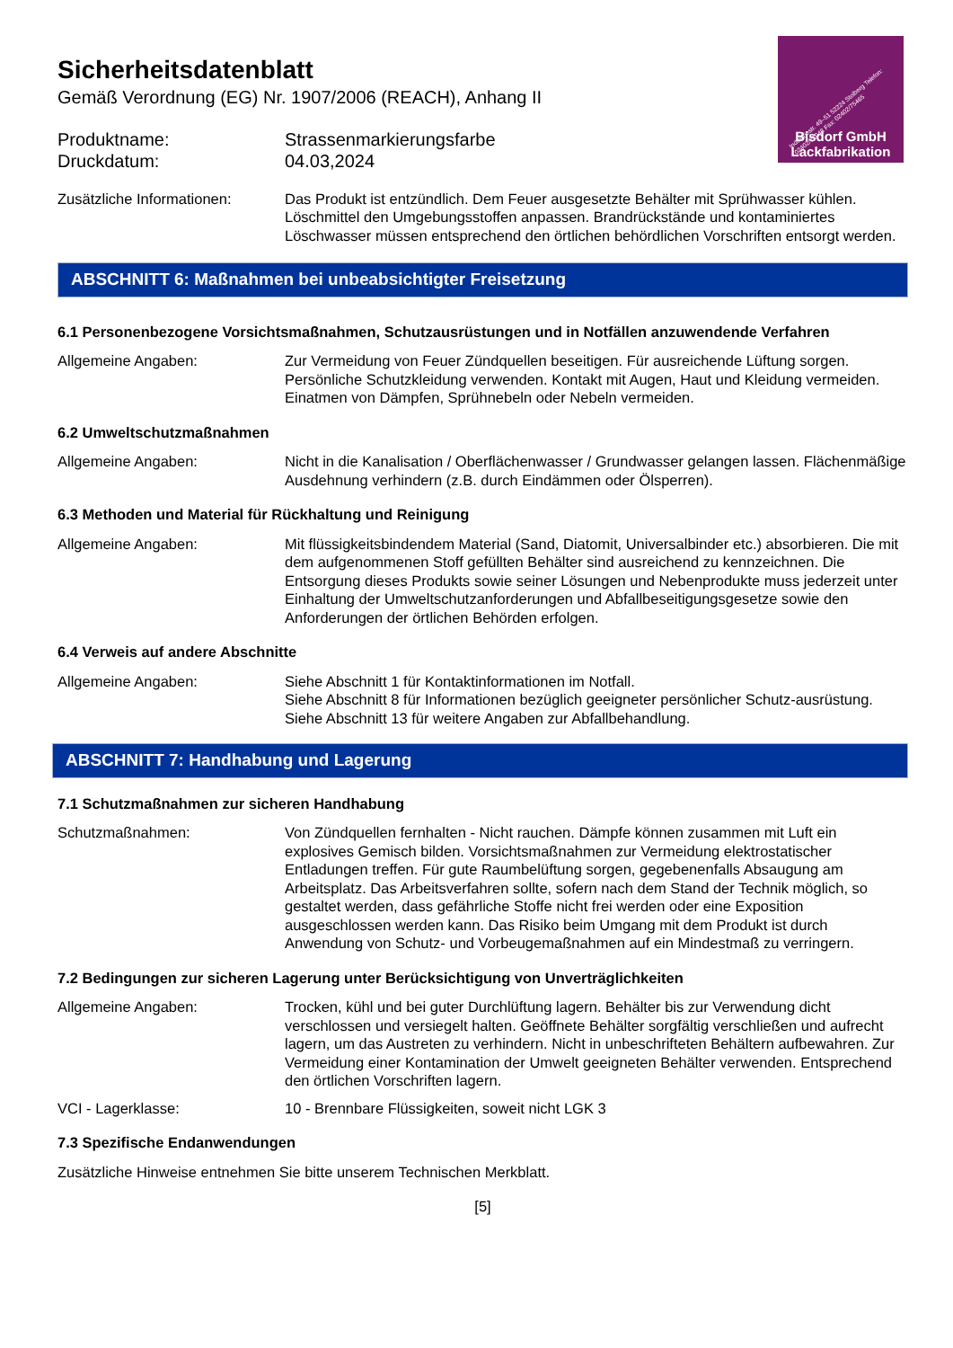Industriestr. 49–51 52224 Stolberg Telefon: 02402/71048 Fax: 02402/75465
Bisdorf GmbH
Lackfabrikation
Sicherheitsdatenblatt
Gemäß Verordnung (EG) Nr. 1907/2006 (REACH), Anhang II
Produktname: Strassenmarkierungsfarbe
Druckdatum: 04.03,2024
Zusätzliche Informationen:
Das Produkt ist entzündlich. Dem Feuer ausgesetzte Behälter mit Sprühwasser kühlen. Löschmittel den Umgebungsstoffen anpassen. Brandrückstände und kontaminiertes Löschwasser müssen entsprechend den örtlichen behördlichen Vorschriften entsorgt werden.
ABSCHNITT 6: Maßnahmen bei unbeabsichtigter Freisetzung
6.1 Personenbezogene Vorsichtsmaßnahmen, Schutzausrüstungen und in Notfällen anzuwendende Verfahren
Allgemeine Angaben: Zur Vermeidung von Feuer Zündquellen beseitigen. Für ausreichende Lüftung sorgen. Persönliche Schutzkleidung verwenden. Kontakt mit Augen, Haut und Kleidung vermeiden. Einatmen von Dämpfen, Sprühnebeln oder Nebeln vermeiden.
6.2 Umweltschutzmaßnahmen
Allgemeine Angaben: Nicht in die Kanalisation / Oberflächenwasser / Grundwasser gelangen lassen. Flächenmäßige Ausdehnung verhindern (z.B. durch Eindämmen oder Ölsperren).
6.3 Methoden und Material für Rückhaltung und Reinigung
Allgemeine Angaben: Mit flüssigkeitsbindendem Material (Sand, Diatomit, Universalbinder etc.) absorbieren. Die mit dem aufgenommenen Stoff gefüllten Behälter sind ausreichend zu kennzeichnen. Die Entsorgung dieses Produkts sowie seiner Lösungen und Nebenprodukte muss jederzeit unter Einhaltung der Umweltschutzanforderungen und Abfallbeseitigungsgesetze sowie den Anforderungen der örtlichen Behörden erfolgen.
6.4 Verweis auf andere Abschnitte
Allgemeine Angaben: Siehe Abschnitt 1 für Kontaktinformationen im Notfall.
Siehe Abschnitt 8 für Informationen bezüglich geeigneter persönlicher Schutz-ausrüstung.
Siehe Abschnitt 13 für weitere Angaben zur Abfallbehandlung.
ABSCHNITT 7: Handhabung und Lagerung
7.1 Schutzmaßnahmen zur sicheren Handhabung
Schutzmaßnahmen: Von Zündquellen fernhalten - Nicht rauchen. Dämpfe können zusammen mit Luft ein explosives Gemisch bilden. Vorsichtsmaßnahmen zur Vermeidung elektrostatischer Entladungen treffen. Für gute Raumbelüftung sorgen, gegebenenfalls Absaugung am Arbeitsplatz. Das Arbeitsverfahren sollte, sofern nach dem Stand der Technik möglich, so gestaltet werden, dass gefährliche Stoffe nicht frei werden oder eine Exposition ausgeschlossen werden kann. Das Risiko beim Umgang mit dem Produkt ist durch Anwendung von Schutz- und Vorbeugemaßnahmen auf ein Mindestmaß zu verringern.
7.2 Bedingungen zur sicheren Lagerung unter Berücksichtigung von Unverträglichkeiten
Allgemeine Angaben: Trocken, kühl und bei guter Durchlüftung lagern. Behälter bis zur Verwendung dicht verschlossen und versiegelt halten. Geöffnete Behälter sorgfältig verschließen und aufrecht lagern, um das Austreten zu verhindern. Nicht in unbeschrifteten Behältern aufbewahren. Zur Vermeidung einer Kontamination der Umwelt geeigneten Behälter verwenden. Entsprechend den örtlichen Vorschriften lagern.
VCI - Lagerklasse: 10 - Brennbare Flüssigkeiten, soweit nicht LGK 3
7.3 Spezifische Endanwendungen
Zusätzliche Hinweise entnehmen Sie bitte unserem Technischen Merkblatt.
[5]